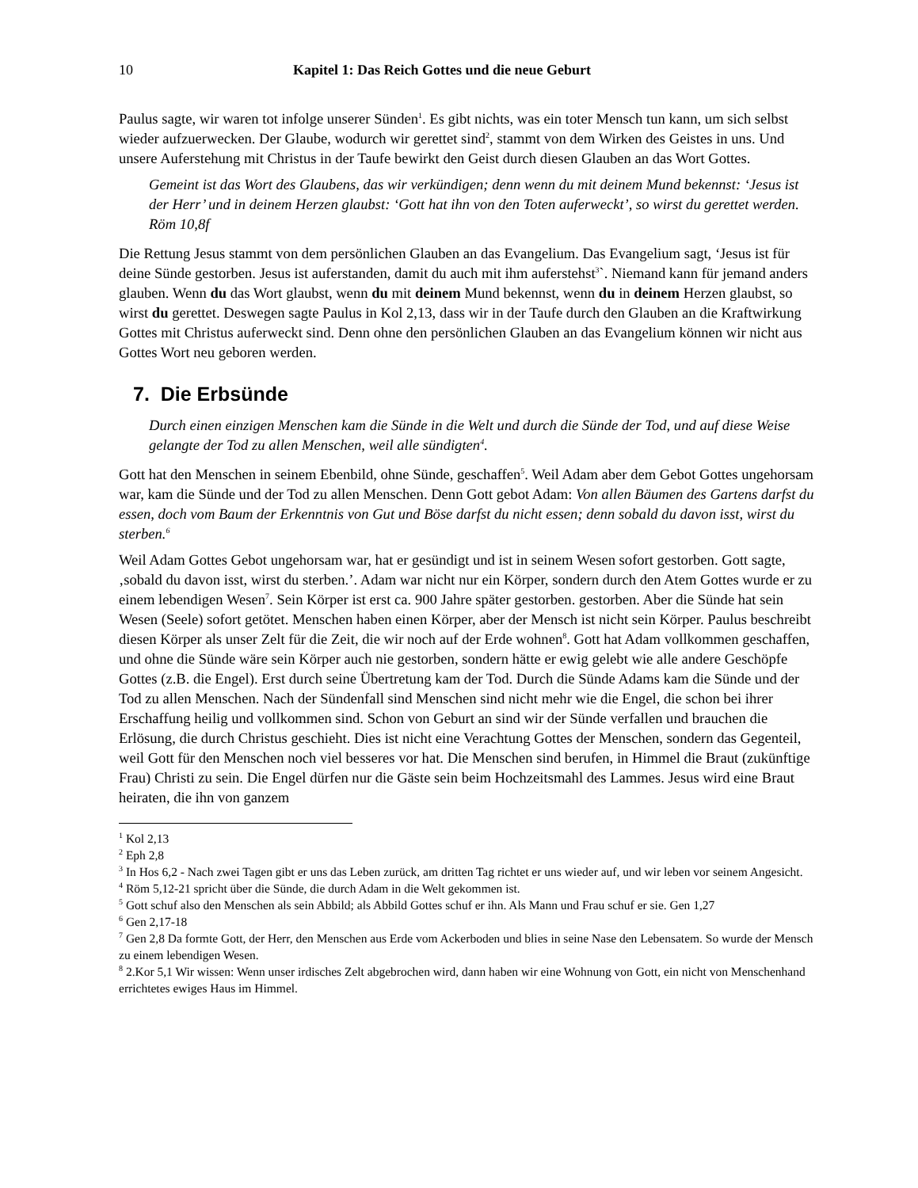10 Kapitel 1: Das Reich Gottes und die neue Geburt
Paulus sagte, wir waren tot infolge unserer Sünden<sup>1</sup>. Es gibt nichts, was ein toter Mensch tun kann, um sich selbst wieder aufzuerwecken. Der Glaube, wodurch wir gerettet sind<sup>2</sup>, stammt von dem Wirken des Geistes in uns. Und unsere Auferstehung mit Christus in der Taufe bewirkt den Geist durch diesen Glauben an das Wort Gottes.
Gemeint ist das Wort des Glaubens, das wir verkündigen; denn wenn du mit deinem Mund bekennst: ‘Jesus ist der Herr’ und in deinem Herzen glaubst: ‘Gott hat ihn von den Toten auferweckt’, so wirst du gerettet werden. Röm 10,8f
Die Rettung Jesus stammt von dem persönlichen Glauben an das Evangelium. Das Evangelium sagt, ‘Jesus ist für deine Sünde gestorben. Jesus ist auferstanden, damit du auch mit ihm auferstehst<sup>3</sup>`. Niemand kann für jemand anders glauben. Wenn du das Wort glaubst, wenn du mit deinem Mund bekennst, wenn du in deinem Herzen glaubst, so wirst du gerettet. Deswegen sagte Paulus in Kol 2,13, dass wir in der Taufe durch den Glauben an die Kraftwirkung Gottes mit Christus auferweckt sind. Denn ohne den persönlichen Glauben an das Evangelium können wir nicht aus Gottes Wort neu geboren werden.
7. Die Erbsünde
Durch einen einzigen Menschen kam die Sünde in die Welt und durch die Sünde der Tod, und auf diese Weise gelangte der Tod zu allen Menschen, weil alle sündigten<sup>4</sup>.
Gott hat den Menschen in seinem Ebenbild, ohne Sünde, geschaffen<sup>5</sup>. Weil Adam aber dem Gebot Gottes ungehorsam war, kam die Sünde und der Tod zu allen Menschen. Denn Gott gebot Adam: Von allen Bäumen des Gartens darfst du essen, doch vom Baum der Erkenntnis von Gut und Böse darfst du nicht essen; denn sobald du davon isst, wirst du sterben.<sup>6</sup>
Weil Adam Gottes Gebot ungehorsam war, hat er gesündigt und ist in seinem Wesen sofort gestorben. Gott sagte, ‚sobald du davon isst, wirst du sterben.’. Adam war nicht nur ein Körper, sondern durch den Atem Gottes wurde er zu einem lebendigen Wesen<sup>7</sup>. Sein Körper ist erst ca. 900 Jahre später gestorben. gestorben. Aber die Sünde hat sein Wesen (Seele) sofort getötet. Menschen haben einen Körper, aber der Mensch ist nicht sein Körper. Paulus beschreibt diesen Körper als unser Zelt für die Zeit, die wir noch auf der Erde wohnen<sup>8</sup>. Gott hat Adam vollkommen geschaffen, und ohne die Sünde wäre sein Körper auch nie gestorben, sondern hätte er ewig gelebt wie alle andere Geschöpfe Gottes (z.B. die Engel). Erst durch seine Übertretung kam der Tod. Durch die Sünde Adams kam die Sünde und der Tod zu allen Menschen. Nach der Sündenfall sind Menschen sind nicht mehr wie die Engel, die schon bei ihrer Erschaffung heilig und vollkommen sind. Schon von Geburt an sind wir der Sünde verfallen und brauchen die Erlösung, die durch Christus geschieht. Dies ist nicht eine Verachtung Gottes der Menschen, sondern das Gegenteil, weil Gott für den Menschen noch viel besseres vor hat. Die Menschen sind berufen, in Himmel die Braut (zukünftige Frau) Christi zu sein. Die Engel dürfen nur die Gäste sein beim Hochzeitsmahl des Lammes. Jesus wird eine Braut heiraten, die ihn von ganzem
<sup>1</sup> Kol 2,13
<sup>2</sup> Eph 2,8
<sup>3</sup> In Hos 6,2 - Nach zwei Tagen gibt er uns das Leben zurück, am dritten Tag richtet er uns wieder auf, und wir leben vor seinem Angesicht.
<sup>4</sup> Röm 5,12-21 spricht über die Sünde, die durch Adam in die Welt gekommen ist.
<sup>5</sup> Gott schuf also den Menschen als sein Abbild; als Abbild Gottes schuf er ihn. Als Mann und Frau schuf er sie. Gen 1,27
<sup>6</sup> Gen 2,17-18
<sup>7</sup> Gen 2,8 Da formte Gott, der Herr, den Menschen aus Erde vom Ackerboden und blies in seine Nase den Lebensatem. So wurde der Mensch zu einem lebendigen Wesen.
<sup>8</sup> 2.Kor 5,1 Wir wissen: Wenn unser irdisches Zelt abgebrochen wird, dann haben wir eine Wohnung von Gott, ein nicht von Menschenhand errichtetes ewiges Haus im Himmel.